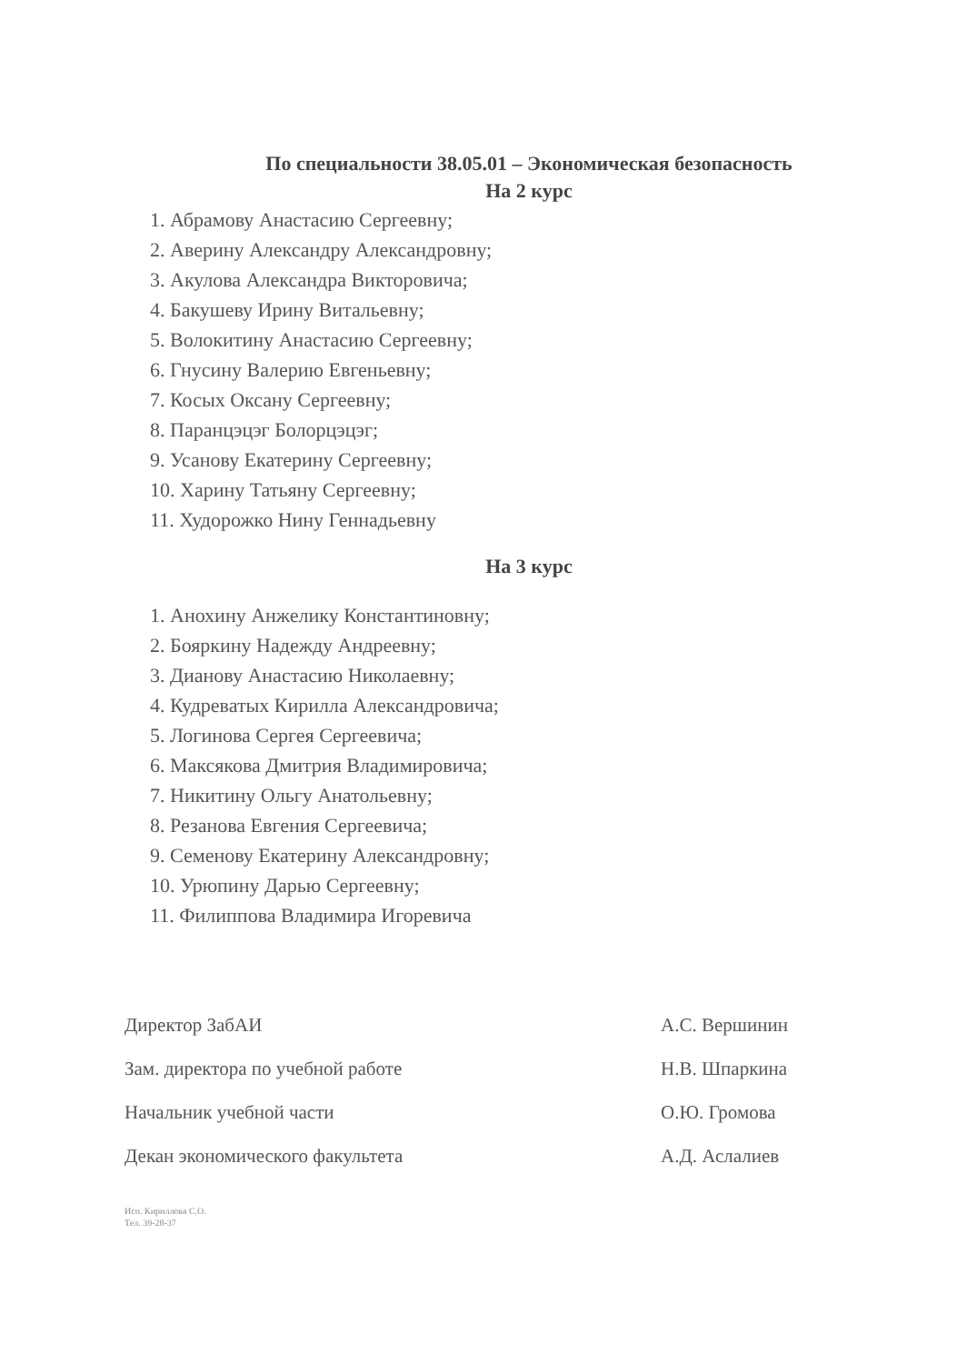По специальности 38.05.01 – Экономическая безопасность
На 2 курс
1. Абрамову Анастасию Сергеевну;
2. Аверину Александру Александровну;
3. Акулова Александра Викторовича;
4. Бакушеву Ирину Витальевну;
5. Волокитину Анастасию Сергеевну;
6. Гнусину Валерию Евгеньевну;
7. Косых Оксану Сергеевну;
8. Паранцэцэг Болорцэцэг;
9. Усанову Екатерину Сергеевну;
10. Харину Татьяну Сергеевну;
11. Худорожко Нину Геннадьевну
На 3 курс
1. Анохину Анжелику Константиновну;
2. Бояркину Надежду Андреевну;
3. Дианову Анастасию Николаевну;
4. Кудреватых Кирилла Александровича;
5. Логинова Сергея Сергеевича;
6. Максякова Дмитрия Владимировича;
7. Никитину Ольгу Анатольевну;
8. Резанова Евгения Сергеевича;
9. Семенову Екатерину Александровну;
10. Урюпину Дарью Сергеевну;
11. Филиппова Владимира Игоревича
Директор ЗабАИ А.С. Вершинин
Зам. директора по учебной работе Н.В. Шпаркина
Начальник учебной части О.Ю. Громова
Декан экономического факультета А.Д. Аслалиев
Исп. Кириллова С.О.
Тел. 39-28-37